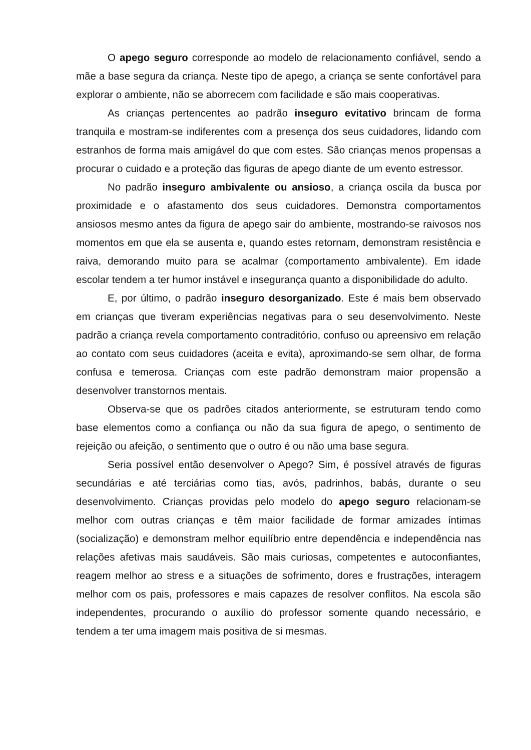O apego seguro corresponde ao modelo de relacionamento confiável, sendo a mãe a base segura da criança. Neste tipo de apego, a criança se sente confortável para explorar o ambiente, não se aborrecem com facilidade e são mais cooperativas.
As crianças pertencentes ao padrão inseguro evitativo brincam de forma tranquila e mostram-se indiferentes com a presença dos seus cuidadores, lidando com estranhos de forma mais amigável do que com estes. São crianças menos propensas a procurar o cuidado e a proteção das figuras de apego diante de um evento estressor.
No padrão inseguro ambivalente ou ansioso, a criança oscila da busca por proximidade e o afastamento dos seus cuidadores. Demonstra comportamentos ansiosos mesmo antes da figura de apego sair do ambiente, mostrando-se raivosos nos momentos em que ela se ausenta e, quando estes retornam, demonstram resistência e raiva, demorando muito para se acalmar (comportamento ambivalente). Em idade escolar tendem a ter humor instável e insegurança quanto a disponibilidade do adulto.
E, por último, o padrão inseguro desorganizado. Este é mais bem observado em crianças que tiveram experiências negativas para o seu desenvolvimento. Neste padrão a criança revela comportamento contraditório, confuso ou apreensivo em relação ao contato com seus cuidadores (aceita e evita), aproximando-se sem olhar, de forma confusa e temerosa. Crianças com este padrão demonstram maior propensão a desenvolver transtornos mentais.
Observa-se que os padrões citados anteriormente, se estruturam tendo como base elementos como a confiança ou não da sua figura de apego, o sentimento de rejeição ou afeição, o sentimento que o outro é ou não uma base segura.
Seria possível então desenvolver o Apego? Sim, é possível através de figuras secundárias e até terciárias como tias, avós, padrinhos, babás, durante o seu desenvolvimento. Crianças providas pelo modelo do apego seguro relacionam-se melhor com outras crianças e têm maior facilidade de formar amizades íntimas (socialização) e demonstram melhor equilíbrio entre dependência e independência nas relações afetivas mais saudáveis. São mais curiosas, competentes e autoconfiantes, reagem melhor ao stress e a situações de sofrimento, dores e frustrações, interagem melhor com os pais, professores e mais capazes de resolver conflitos. Na escola são independentes, procurando o auxílio do professor somente quando necessário, e tendem a ter uma imagem mais positiva de si mesmas.